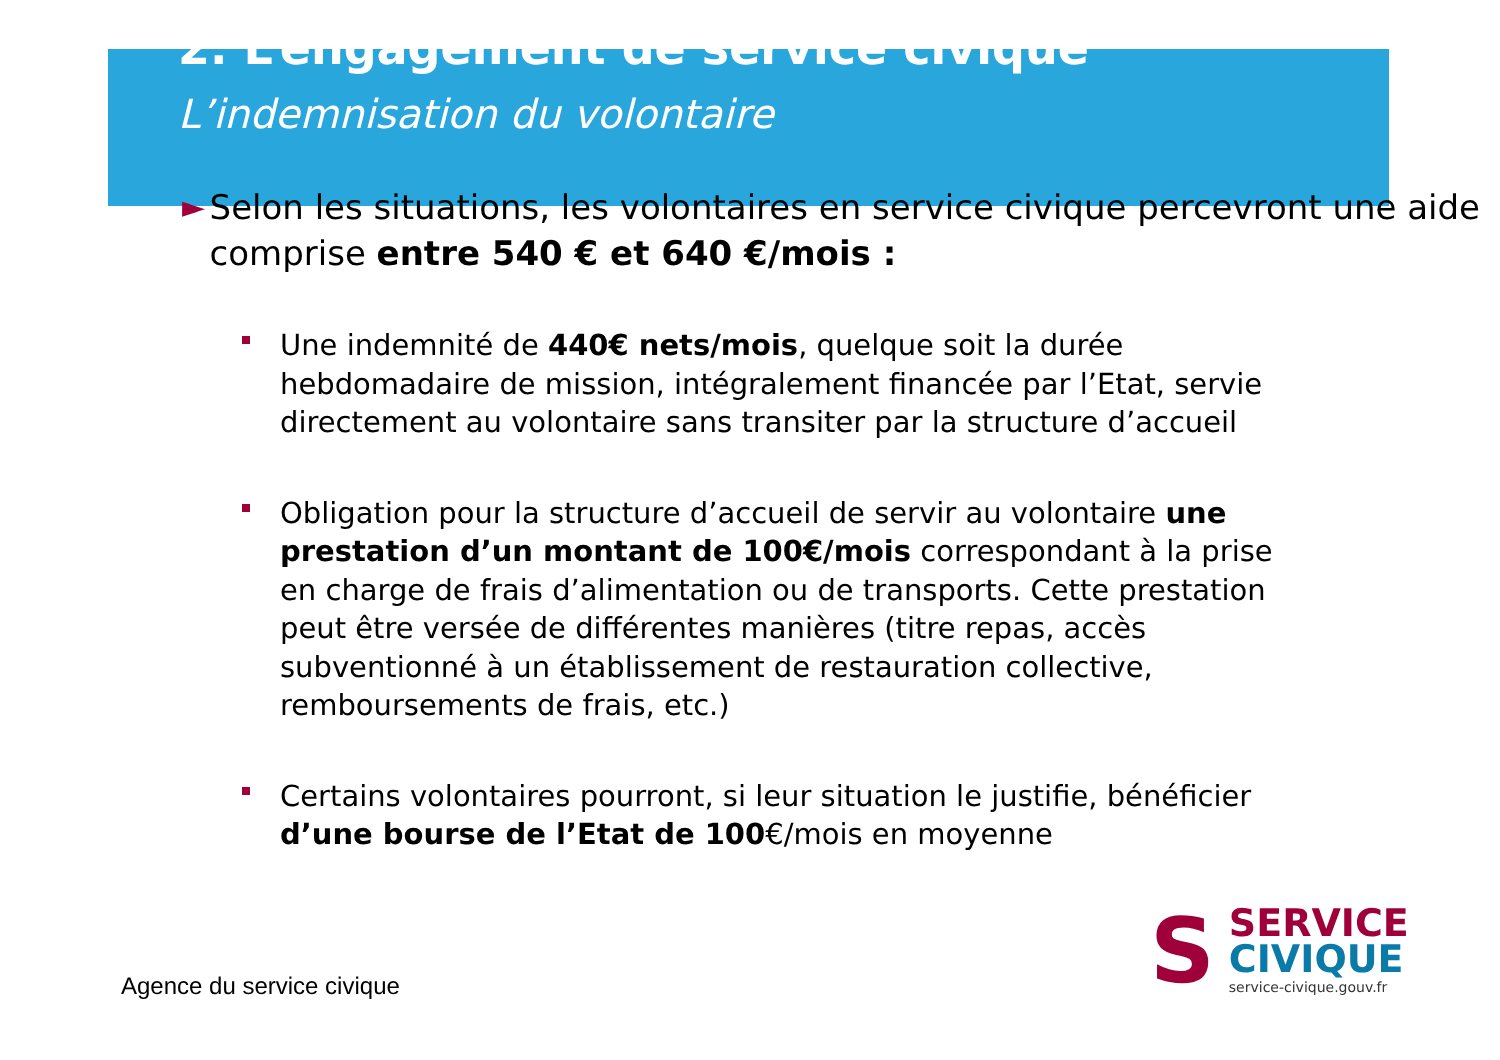2. L’engagement de service civique
L’indemnisation du volontaire
► Selon les situations, les volontaires en service civique percevront une aide comprise entre 540 € et 640 €/mois :
Une indemnité de 440€ nets/mois, quelque soit la durée hebdomadaire de mission, intégralement financée par l’Etat, servie directement au volontaire sans transiter par la structure d’accueil
Obligation pour la structure d’accueil de servir au volontaire une prestation d’un montant de 100€/mois correspondant à la prise en charge de frais d’alimentation ou de transports. Cette prestation peut être versée de différentes manières (titre repas, accès subventionné à un établissement de restauration collective, remboursements de frais, etc.)
Certains volontaires pourront, si leur situation le justifie, bénéficier d’une bourse de l’Etat de 100€/mois en moyenne
S
SERVICE
CIVIQUE
service-civique.gouv.fr
Agence du service civique